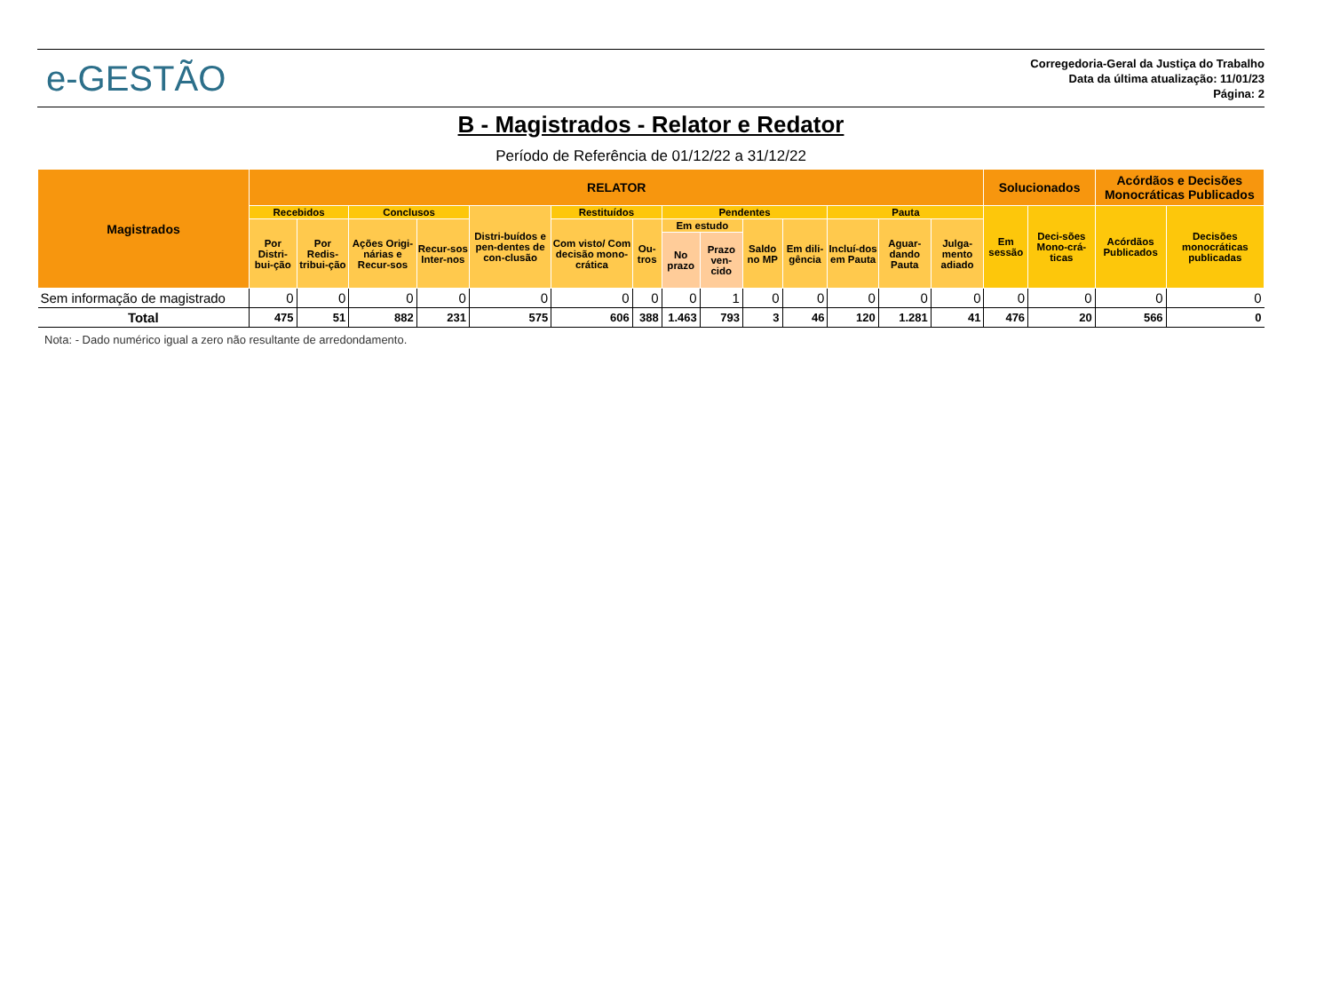e-GESTÃO
Corregedoria-Geral da Justiça do Trabalho
Data da última atualização: 11/01/23
Página: 2
B - Magistrados - Relator e Redator
Período de Referência de 01/12/22 a 31/12/22
| Magistrados | RELATOR | | | | | | | | | | | | | | Solucionados | | Acórdãos e Decisões Monocráticas Publicados | |
| --- | --- | --- | --- | --- | --- | --- | --- | --- | --- | --- | --- | --- | --- | --- | --- | --- | --- | --- |
| | Recebidos | | Conclusos | | Distri-buídos e pen-dentes de con-clusão | Restituídos | | Pendentes | | | | Pauta | | | Em sessão | Deci-sões Mono-crá-ticas | Acórdãos Publicados | Decisões monocráticas publicadas |
| | Por Distri-bui-ção | Por Redis-tribui-ção | Ações Origi-nárias e Recur-sos | Recur-sos Inter-nos | | Com visto/ Com decisão mono-crática | Ou-tros | Em estudo | | Saldo no MP | Em dili-gência | Incluí-dos em Pauta | Aguar-dando Pauta | Julga-mento adiado | | | | |
| | | | | | | | | No prazo | Prazo ven-cido | | | | | | | | | |
| Sem informação de magistrado | 0 | 0 | 0 | 0 | 0 | 0 | 0 | 0 | 1 | 0 | 0 | 0 | 0 | 0 | 0 | 0 | 0 | 0 |
| Total | 475 | 51 | 882 | 231 | 575 | 606 | 388 | 1.463 | 793 | 3 | 46 | 120 | 1.281 | 41 | 476 | 20 | 566 | 0 |
Nota: - Dado numérico igual a zero não resultante de arredondamento.